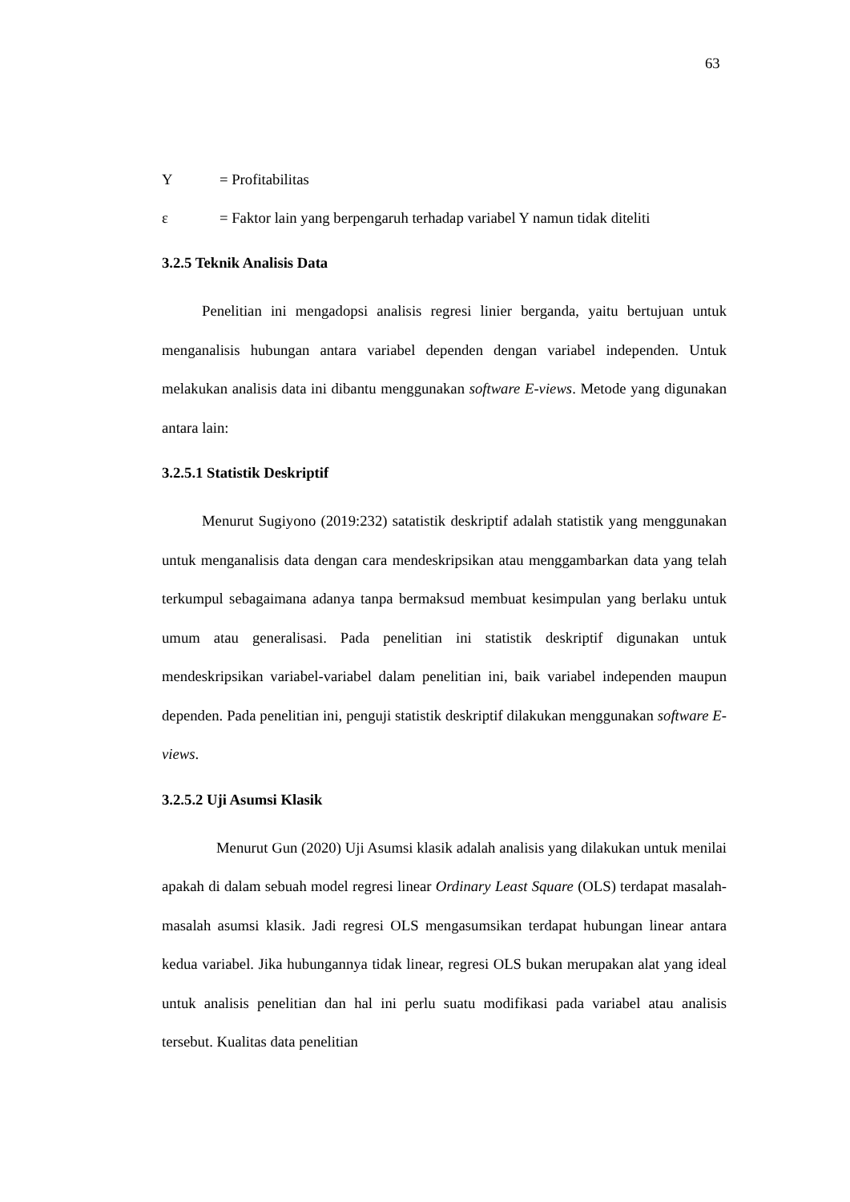63
Y = Profitabilitas
ε = Faktor lain yang berpengaruh terhadap variabel Y namun tidak diteliti
3.2.5 Teknik Analisis Data
Penelitian ini mengadopsi analisis regresi linier berganda, yaitu bertujuan untuk menganalisis hubungan antara variabel dependen dengan variabel independen. Untuk melakukan analisis data ini dibantu menggunakan software E-views. Metode yang digunakan antara lain:
3.2.5.1 Statistik Deskriptif
Menurut Sugiyono (2019:232) satatistik deskriptif adalah statistik yang menggunakan untuk menganalisis data dengan cara mendeskripsikan atau menggambarkan data yang telah terkumpul sebagaimana adanya tanpa bermaksud membuat kesimpulan yang berlaku untuk umum atau generalisasi. Pada penelitian ini statistik deskriptif digunakan untuk mendeskripsikan variabel-variabel dalam penelitian ini, baik variabel independen maupun dependen. Pada penelitian ini, penguji statistik deskriptif dilakukan menggunakan software E-views.
3.2.5.2 Uji Asumsi Klasik
Menurut Gun (2020) Uji Asumsi klasik adalah analisis yang dilakukan untuk menilai apakah di dalam sebuah model regresi linear Ordinary Least Square (OLS) terdapat masalah-masalah asumsi klasik. Jadi regresi OLS mengasumsikan terdapat hubungan linear antara kedua variabel. Jika hubungannya tidak linear, regresi OLS bukan merupakan alat yang ideal untuk analisis penelitian dan hal ini perlu suatu modifikasi pada variabel atau analisis tersebut. Kualitas data penelitian